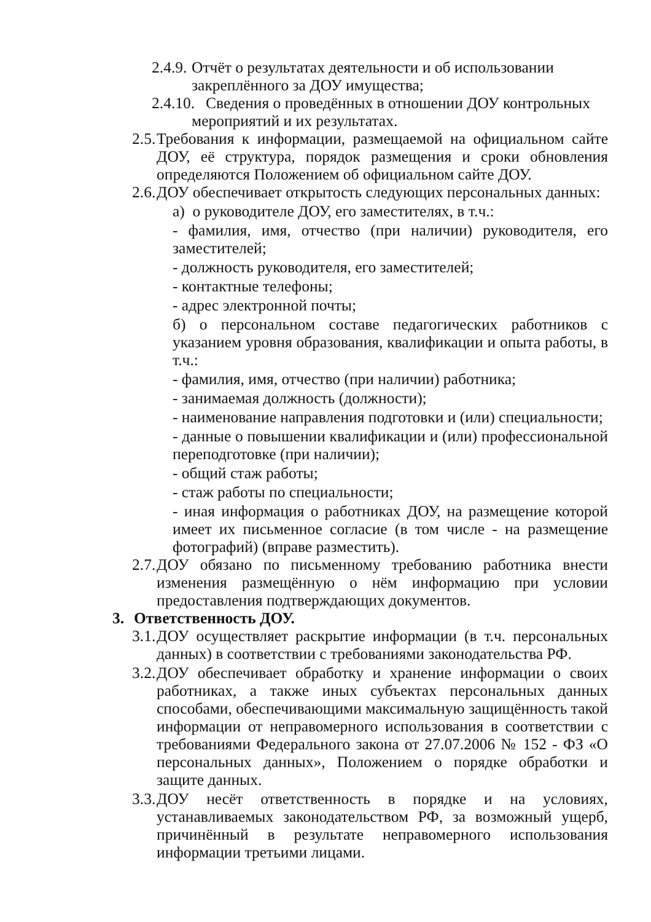2.4.9. Отчёт о результатах деятельности и об использовании
закреплённого за ДОУ имущества;
2.4.10. Сведения о проведённых в отношении ДОУ контрольных
мероприятий и их результатах.
2.5. Требования к информации, размещаемой на официальном сайте ДОУ, её структура, порядок размещения и сроки обновления определяются Положением об официальном сайте ДОУ.
2.6. ДОУ обеспечивает открытость следующих персональных данных:
а) о руководителе ДОУ, его заместителях, в т.ч.:
- фамилия, имя, отчество (при наличии) руководителя, его заместителей;
- должность руководителя, его заместителей;
- контактные телефоны;
- адрес электронной почты;
б) о персональном составе педагогических работников с указанием уровня образования, квалификации и опыта работы, в т.ч.:
- фамилия, имя, отчество (при наличии) работника;
- занимаемая должность (должности);
- наименование направления подготовки и (или) специальности;
- данные о повышении квалификации и (или) профессиональной переподготовке (при наличии);
- общий стаж работы;
- стаж работы по специальности;
- иная информация о работниках ДОУ, на размещение которой имеет их письменное согласие (в том числе - на размещение фотографий) (вправе разместить).
2.7. ДОУ обязано по письменному требованию работника внести изменения размещённую о нём информацию при условии предоставления подтверждающих документов.
3. Ответственность ДОУ.
3.1. ДОУ осуществляет раскрытие информации (в т.ч. персональных данных) в соответствии с требованиями законодательства РФ.
3.2. ДОУ обеспечивает обработку и хранение информации о своих работниках, а также иных субъектах персональных данных способами, обеспечивающими максимальную защищённость такой информации от неправомерного использования в соответствии с требованиями Федерального закона от 27.07.2006 № 152 - ФЗ «О персональных данных», Положением о порядке обработки и защите данных.
3.3. ДОУ несёт ответственность в порядке и на условиях, устанавливаемых законодательством РФ, за возможный ущерб, причинённый в результате неправомерного использования информации третьими лицами.